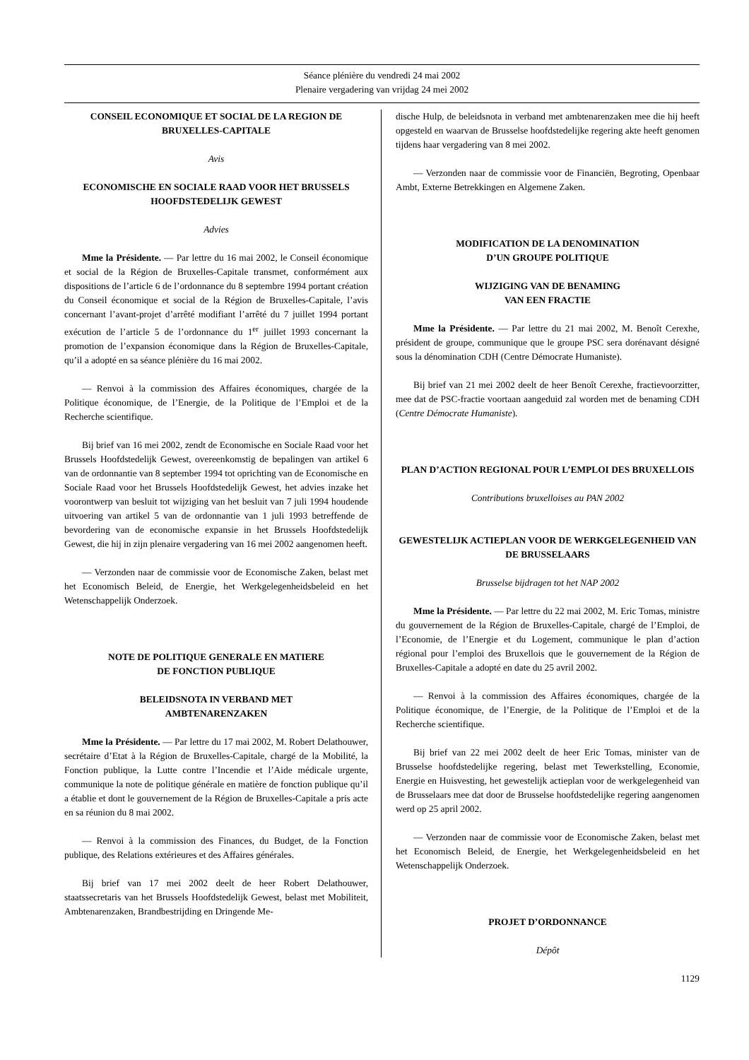Séance plénière du vendredi 24 mai 2002
Plenaire vergadering van vrijdag 24 mei 2002
CONSEIL ECONOMIQUE ET SOCIAL DE LA REGION DE BRUXELLES-CAPITALE
Avis
ECONOMISCHE EN SOCIALE RAAD VOOR HET BRUSSELS HOOFDSTEDELIJK GEWEST
Advies
Mme la Présidente. — Par lettre du 16 mai 2002, le Conseil économique et social de la Région de Bruxelles-Capitale transmet, conformément aux dispositions de l’article 6 de l’ordonnance du 8 septembre 1994 portant création du Conseil économique et social de la Région de Bruxelles-Capitale, l’avis concernant l’avant-projet d’arrêté modifiant l’arrêté du 7 juillet 1994 portant exécution de l’article 5 de l’ordonnance du 1<sup>er</sup> juillet 1993 concernant la promotion de l’expansion économique dans la Région de Bruxelles-Capitale, qu’il a adopté en sa séance plénière du 16 mai 2002.
— Renvoi à la commission des Affaires économiques, chargée de la Politique économique, de l’Energie, de la Politique de l’Emploi et de la Recherche scientifique.
Bij brief van 16 mei 2002, zendt de Economische en Sociale Raad voor het Brussels Hoofdstedelijk Gewest, overeenkomstig de bepalingen van artikel 6 van de ordonnantie van 8 september 1994 tot oprichting van de Economische en Sociale Raad voor het Brussels Hoofdstedelijk Gewest, het advies inzake het voorontwerp van besluit tot wijziging van het besluit van 7 juli 1994 houdende uitvoering van artikel 5 van de ordonnantie van 1 juli 1993 betreffende de bevordering van de economische expansie in het Brussels Hoofdstedelijk Gewest, die hij in zijn plenaire vergadering van 16 mei 2002 aangenomen heeft.
— Verzonden naar de commissie voor de Economische Zaken, belast met het Economisch Beleid, de Energie, het Werkgelegenheidsbeleid en het Wetenschappelijk Onderzoek.
NOTE DE POLITIQUE GENERALE EN MATIERE
DE FONCTION PUBLIQUE
BELEIDSNOTA IN VERBAND MET
AMBTENARENZAKEN
Mme la Présidente. — Par lettre du 17 mai 2002, M. Robert Delathouwer, secrétaire d’Etat à la Région de Bruxelles-Capitale, chargé de la Mobilité, la Fonction publique, la Lutte contre l’Incendie et l’Aide médicale urgente, communique la note de politique générale en matière de fonction publique qu’il a établie et dont le gouvernement de la Région de Bruxelles-Capitale a pris acte en sa réunion du 8 mai 2002.
— Renvoi à la commission des Finances, du Budget, de la Fonction publique, des Relations extérieures et des Affaires générales.
Bij brief van 17 mei 2002 deelt de heer Robert Delathouwer, staatssecretaris van het Brussels Hoofdstedelijk Gewest, belast met Mobiliteit, Ambtenarenzaken, Brandbestrijding en Dringende Me-
dische Hulp, de beleidsnota in verband met ambtenarenzaken mee die hij heeft opgesteld en waarvan de Brusselse hoofdstedelijke regering akte heeft genomen tijdens haar vergadering van 8 mei 2002.
— Verzonden naar de commissie voor de Financiën, Begroting, Openbaar Ambt, Externe Betrekkingen en Algemene Zaken.
MODIFICATION DE LA DENOMINATION
D’UN GROUPE POLITIQUE
WIJZIGING VAN DE BENAMING
VAN EEN FRACTIE
Mme la Présidente. — Par lettre du 21 mai 2002, M. Benoît Cerexhe, président de groupe, communique que le groupe PSC sera dorénavant désigné sous la dénomination CDH (Centre Démocrate Humaniste).
Bij brief van 21 mei 2002 deelt de heer Benoît Cerexhe, fractievoorzitter, mee dat de PSC-fractie voortaan aangeduid zal worden met de benaming CDH (Centre Démocrate Humaniste).
PLAN D’ACTION REGIONAL POUR L’EMPLOI DES BRUXELLOIS
Contributions bruxelloises au PAN 2002
GEWESTELIJK ACTIEPLAN VOOR DE WERKGELEGENHEID VAN DE BRUSSELAARS
Brusselse bijdragen tot het NAP 2002
Mme la Présidente. — Par lettre du 22 mai 2002, M. Eric Tomas, ministre du gouvernement de la Région de Bruxelles-Capitale, chargé de l’Emploi, de l’Economie, de l’Energie et du Logement, communique le plan d’action régional pour l’emploi des Bruxellois que le gouvernement de la Région de Bruxelles-Capitale a adopté en date du 25 avril 2002.
— Renvoi à la commission des Affaires économiques, chargée de la Politique économique, de l’Energie, de la Politique de l’Emploi et de la Recherche scientifique.
Bij brief van 22 mei 2002 deelt de heer Eric Tomas, minister van de Brusselse hoofdstedelijke regering, belast met Tewerkstelling, Economie, Energie en Huisvesting, het gewestelijk actieplan voor de werkgelegenheid van de Brusselaars mee dat door de Brusselse hoofdstedelijke regering aangenomen werd op 25 april 2002.
— Verzonden naar de commissie voor de Economische Zaken, belast met het Economisch Beleid, de Energie, het Werkgelegenheidsbeleid en het Wetenschappelijk Onderzoek.
PROJET D’ORDONNANCE
Dépôt
1129